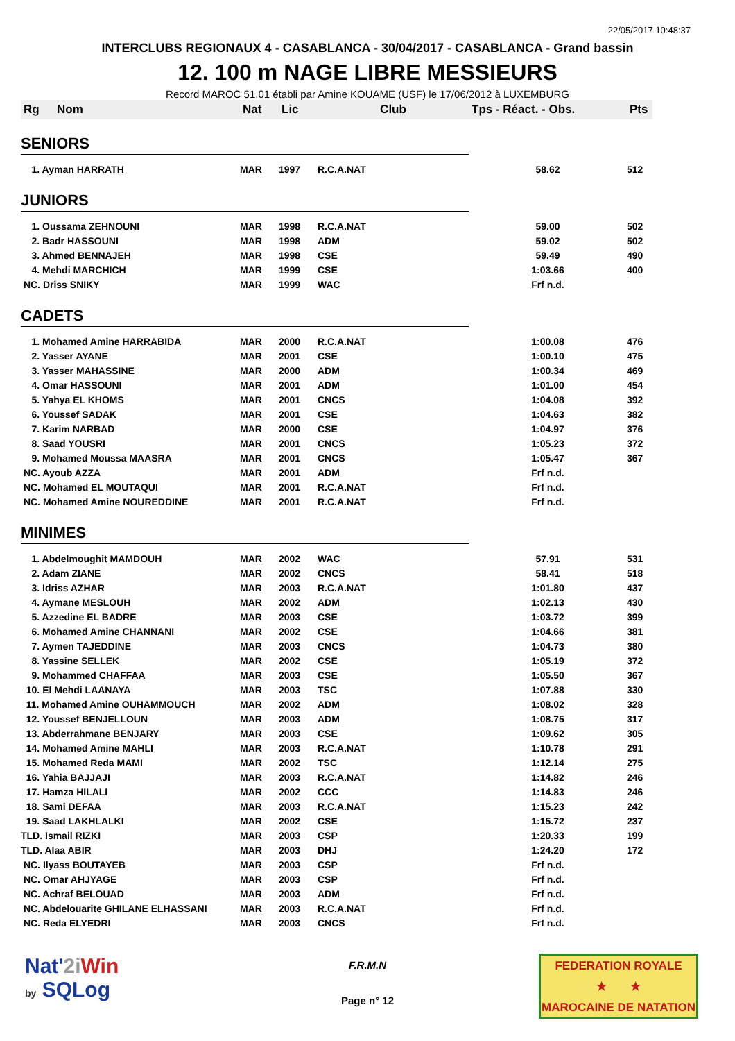22/05/2017 10:48:37
INTERCLUBS REGIONAUX 4 - CASABLANCA - 30/04/2017 - CASABLANCA - Grand bassin
12. 100 m NAGE LIBRE MESSIEURS
Record MAROC 51.01 établi par Amine KOUAME (USF) le 17/06/2012 à LUXEMBURG
| Rg | Nom | Nat | Lic | Club | Tps - Réact. - Obs. | Pts |
| --- | --- | --- | --- | --- | --- | --- |
| SENIORS | | | | | | |
| 1. Ayman HARRATH | | MAR | 1997 | R.C.A.NAT | 58.62 | 512 |
| JUNIORS | | | | | | |
| 1. Oussama ZEHNOUNI | | MAR | 1998 | R.C.A.NAT | 59.00 | 502 |
| 2. Badr HASSOUNI | | MAR | 1998 | ADM | 59.02 | 502 |
| 3. Ahmed BENNAJEH | | MAR | 1998 | CSE | 59.49 | 490 |
| 4. Mehdi MARCHICH | | MAR | 1999 | CSE | 1:03.66 | 400 |
| NC. Driss SNIKY | | MAR | 1999 | WAC | Frf n.d. | |
| CADETS | | | | | | |
| 1. Mohamed Amine HARRABIDA | | MAR | 2000 | R.C.A.NAT | 1:00.08 | 476 |
| 2. Yasser AYANE | | MAR | 2001 | CSE | 1:00.10 | 475 |
| 3. Yasser MAHASSINE | | MAR | 2000 | ADM | 1:00.34 | 469 |
| 4. Omar HASSOUNI | | MAR | 2001 | ADM | 1:01.00 | 454 |
| 5. Yahya EL KHOMS | | MAR | 2001 | CNCS | 1:04.08 | 392 |
| 6. Youssef SADAK | | MAR | 2001 | CSE | 1:04.63 | 382 |
| 7. Karim NARBAD | | MAR | 2000 | CSE | 1:04.97 | 376 |
| 8. Saad YOUSRI | | MAR | 2001 | CNCS | 1:05.23 | 372 |
| 9. Mohamed Moussa MAASRA | | MAR | 2001 | CNCS | 1:05.47 | 367 |
| NC. Ayoub AZZA | | MAR | 2001 | ADM | Frf n.d. | |
| NC. Mohamed EL MOUTAQUI | | MAR | 2001 | R.C.A.NAT | Frf n.d. | |
| NC. Mohamed Amine NOUREDDINE | | MAR | 2001 | R.C.A.NAT | Frf n.d. | |
| MINIMES | | | | | | |
| 1. Abdelmoughit MAMDOUH | | MAR | 2002 | WAC | 57.91 | 531 |
| 2. Adam ZIANE | | MAR | 2002 | CNCS | 58.41 | 518 |
| 3. Idriss AZHAR | | MAR | 2003 | R.C.A.NAT | 1:01.80 | 437 |
| 4. Aymane MESLOUH | | MAR | 2002 | ADM | 1:02.13 | 430 |
| 5. Azzedine EL BADRE | | MAR | 2003 | CSE | 1:03.72 | 399 |
| 6. Mohamed Amine CHANNANI | | MAR | 2002 | CSE | 1:04.66 | 381 |
| 7. Aymen TAJEDDINE | | MAR | 2003 | CNCS | 1:04.73 | 380 |
| 8. Yassine SELLEK | | MAR | 2002 | CSE | 1:05.19 | 372 |
| 9. Mohammed CHAFFAA | | MAR | 2003 | CSE | 1:05.50 | 367 |
| 10. El Mehdi LAANAYA | | MAR | 2003 | TSC | 1:07.88 | 330 |
| 11. Mohamed Amine OUHAMMOUCH | | MAR | 2002 | ADM | 1:08.02 | 328 |
| 12. Youssef BENJELLOUN | | MAR | 2003 | ADM | 1:08.75 | 317 |
| 13. Abderrahmane BENJARY | | MAR | 2003 | CSE | 1:09.62 | 305 |
| 14. Mohamed Amine MAHLI | | MAR | 2003 | R.C.A.NAT | 1:10.78 | 291 |
| 15. Mohamed Reda MAMI | | MAR | 2002 | TSC | 1:12.14 | 275 |
| 16. Yahia BAJJAJI | | MAR | 2003 | R.C.A.NAT | 1:14.82 | 246 |
| 17. Hamza HILALI | | MAR | 2002 | CCC | 1:14.83 | 246 |
| 18. Sami DEFAA | | MAR | 2003 | R.C.A.NAT | 1:15.23 | 242 |
| 19. Saad LAKHLALKI | | MAR | 2002 | CSE | 1:15.72 | 237 |
| TLD. Ismail RIZKI | | MAR | 2003 | CSP | 1:20.33 | 199 |
| TLD. Alaa ABIR | | MAR | 2003 | DHJ | 1:24.20 | 172 |
| NC. Ilyass BOUTAYEB | | MAR | 2003 | CSP | Frf n.d. | |
| NC. Omar AHJYAGE | | MAR | 2003 | CSP | Frf n.d. | |
| NC. Achraf BELOUAD | | MAR | 2003 | ADM | Frf n.d. | |
| NC. Abdelouarite GHILANE ELHASSANI | | MAR | 2003 | R.C.A.NAT | Frf n.d. | |
| NC. Reda ELYEDRI | | MAR | 2003 | CNCS | Frf n.d. | |
Nat'2i Win
by SQLog
F.R.M.N
Page n° 12
FEDERATION ROYALE
★ ★
MAROCAINE DE NATATION